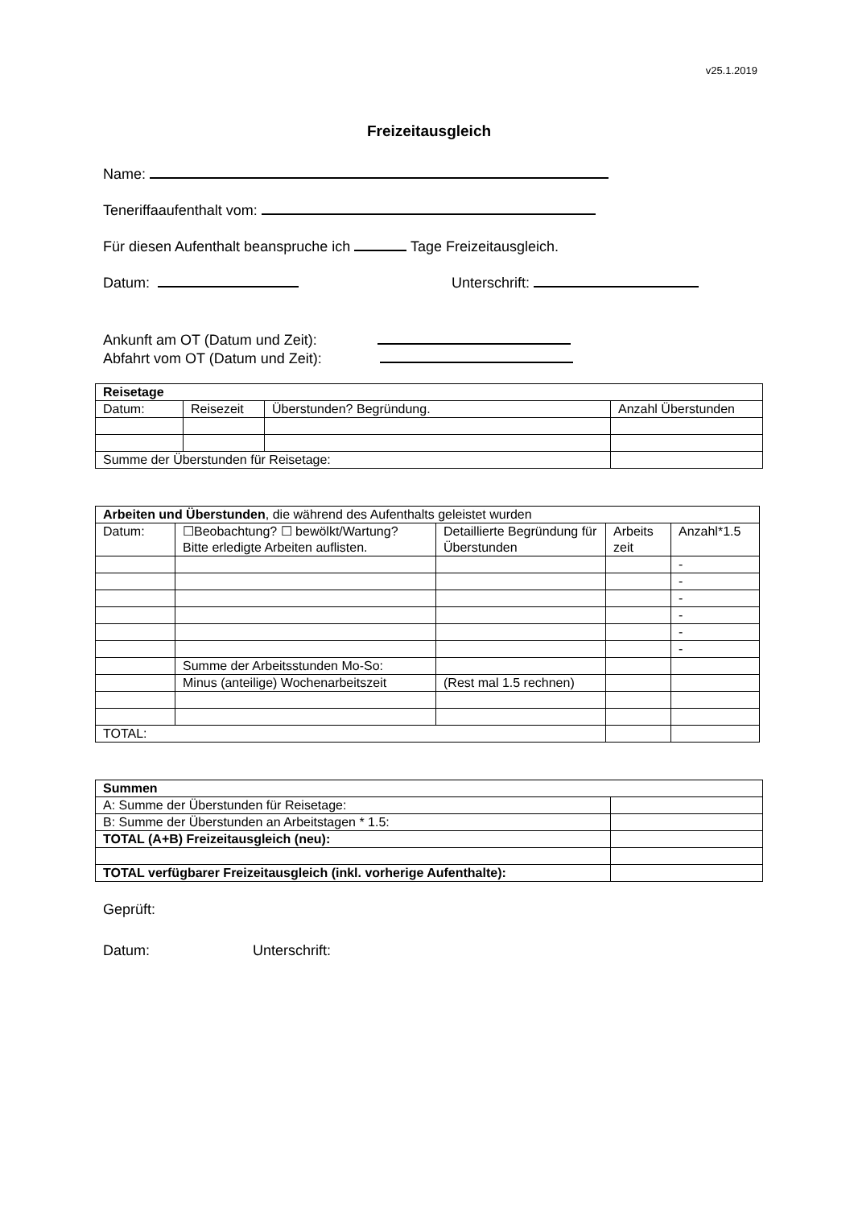v25.1.2019
Freizeitausgleich
Name:
Teneriffaaufenthalt vom:
Für diesen Aufenthalt beanspruche ich Tage Freizeitausgleich.
Datum: Unterschrift:
Ankunft am OT (Datum und Zeit):
Abfahrt vom OT (Datum und Zeit):
| Reisetage | | | |
| Datum: | Reisezeit | Überstunden? Begründung. | Anzahl Überstunden |
| Summe der Überstunden für Reisetage: | | | |
| Arbeiten und Überstunden , die während des Aufenthalts geleistet wurden | | | | |
| Datum: | ☐Beobachtung? ☐ bewölkt/Wartung? Bitte erledigte Arbeiten auflisten. | Detaillierte Begründung für Überstunden | Arbeits zeit | Anzahl*1.5 |
| | | | | - |
| | | | | - |
| | | | | - |
| | | | | - |
| | | | | - |
| | | | | - |
| | Summe der Arbeitsstunden Mo-So: | | | |
| | Minus (anteilige) Wochenarbeitszeit | (Rest mal 1.5 rechnen) | | |
| TOTAL: | | | | |
| Summen | |
| A: Summe der Überstunden für Reisetage: | |
| B: Summe der Überstunden an Arbeitstagen * 1.5: | |
| TOTAL (A+B) Freizeitausgleich (neu): | |
| TOTAL verfügbarer Freizeitausgleich (inkl. vorherige Aufenthalte): | |
Geprüft:
Datum: Unterschrift: